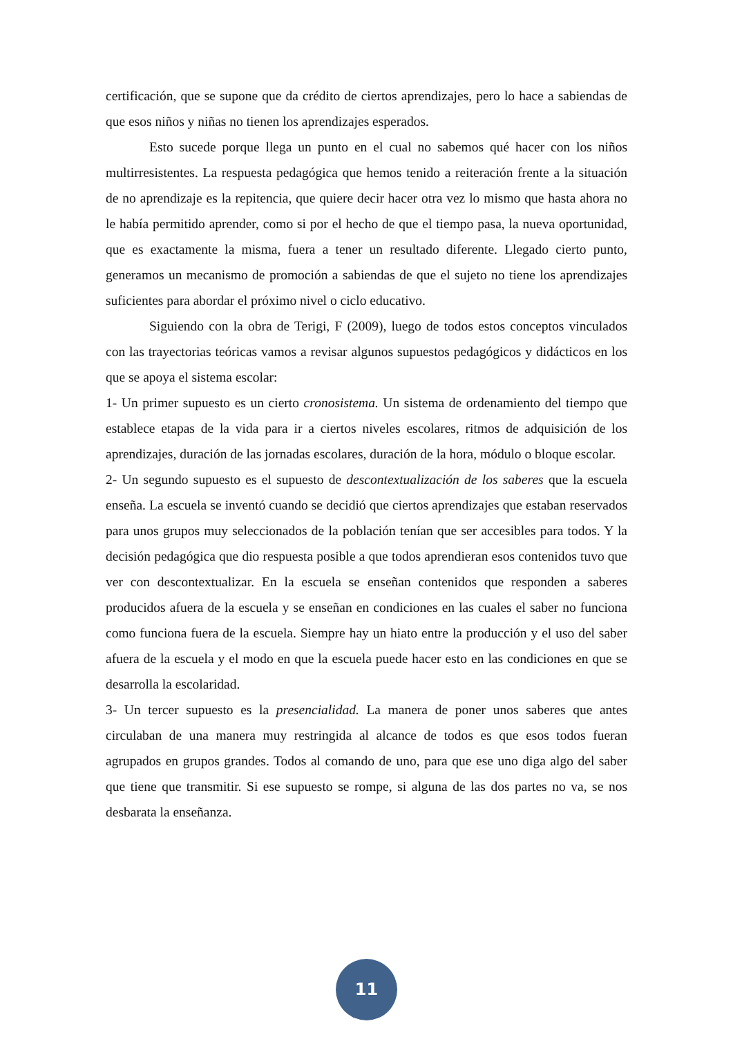certificación, que se supone que da crédito de ciertos aprendizajes, pero lo hace a sabiendas de que esos niños y niñas no tienen los aprendizajes esperados.
Esto sucede porque llega un punto en el cual no sabemos qué hacer con los niños multirresistentes. La respuesta pedagógica que hemos tenido a reiteración frente a la situación de no aprendizaje es la repitencia, que quiere decir hacer otra vez lo mismo que hasta ahora no le había permitido aprender, como si por el hecho de que el tiempo pasa, la nueva oportunidad, que es exactamente la misma, fuera a tener un resultado diferente. Llegado cierto punto, generamos un mecanismo de promoción a sabiendas de que el sujeto no tiene los aprendizajes suficientes para abordar el próximo nivel o ciclo educativo.
Siguiendo con la obra de Terigi, F (2009), luego de todos estos conceptos vinculados con las trayectorias teóricas vamos a revisar algunos supuestos pedagógicos y didácticos en los que se apoya el sistema escolar:
1- Un primer supuesto es un cierto cronosistema. Un sistema de ordenamiento del tiempo que establece etapas de la vida para ir a ciertos niveles escolares, ritmos de adquisición de los aprendizajes, duración de las jornadas escolares, duración de la hora, módulo o bloque escolar.
2- Un segundo supuesto es el supuesto de descontextualización de los saberes que la escuela enseña. La escuela se inventó cuando se decidió que ciertos aprendizajes que estaban reservados para unos grupos muy seleccionados de la población tenían que ser accesibles para todos. Y la decisión pedagógica que dio respuesta posible a que todos aprendieran esos contenidos tuvo que ver con descontextualizar. En la escuela se enseñan contenidos que responden a saberes producidos afuera de la escuela y se enseñan en condiciones en las cuales el saber no funciona como funciona fuera de la escuela. Siempre hay un hiato entre la producción y el uso del saber afuera de la escuela y el modo en que la escuela puede hacer esto en las condiciones en que se desarrolla la escolaridad.
3- Un tercer supuesto es la presencialidad. La manera de poner unos saberes que antes circulaban de una manera muy restringida al alcance de todos es que esos todos fueran agrupados en grupos grandes. Todos al comando de uno, para que ese uno diga algo del saber que tiene que transmitir. Si ese supuesto se rompe, si alguna de las dos partes no va, se nos desbarata la enseñanza.
11